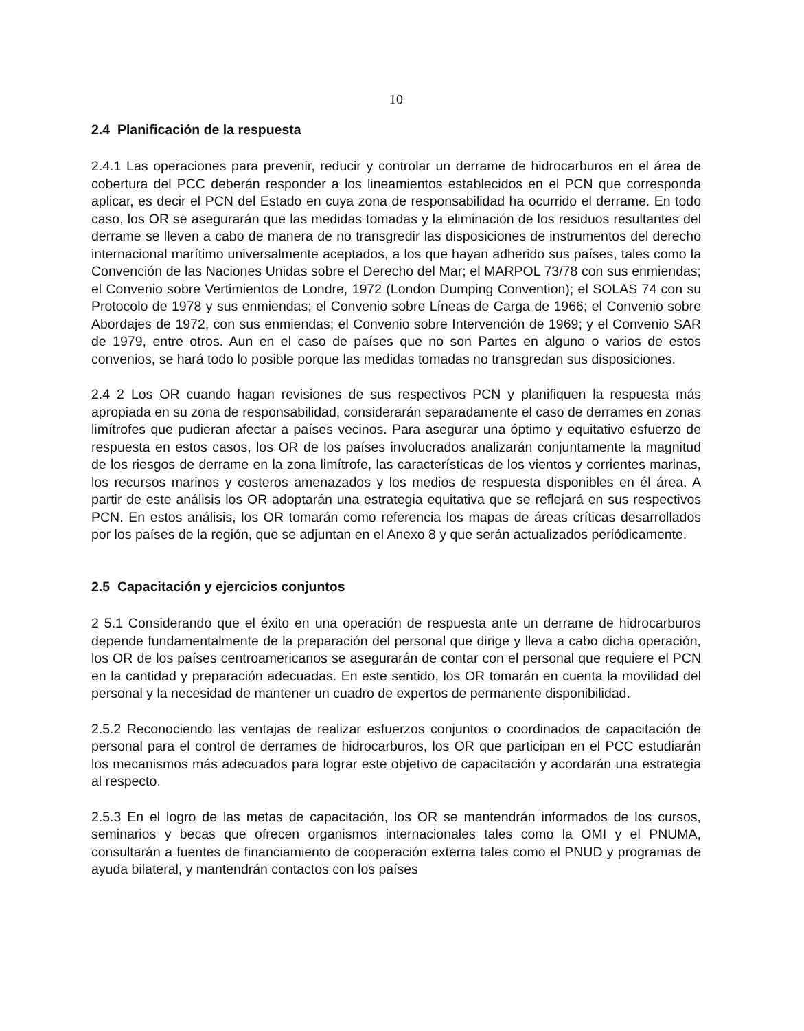10
2.4 Planificación de la respuesta
2.4.1 Las operaciones para prevenir, reducir y controlar un derrame de hidrocarburos en el área de cobertura del PCC deberán responder a los lineamientos establecidos en el PCN que corresponda aplicar, es decir el PCN del Estado en cuya zona de responsabilidad ha ocurrido el derrame. En todo caso, los OR se asegurarán que las medidas tomadas y la eliminación de los residuos resultantes del derrame se lleven a cabo de manera de no transgredir las disposiciones de instrumentos del derecho internacional marítimo universalmente aceptados, a los que hayan adherido sus países, tales como la Convención de las Naciones Unidas sobre el Derecho del Mar; el MARPOL 73/78 con sus enmiendas; el Convenio sobre Vertimientos de Londre, 1972 (London Dumping Convention); el SOLAS 74 con su Protocolo de 1978 y sus enmiendas; el Convenio sobre Líneas de Carga de 1966; el Convenio sobre Abordajes de 1972, con sus enmiendas; el Convenio sobre Intervención de 1969; y el Convenio SAR de 1979, entre otros. Aun en el caso de países que no son Partes en alguno o varios de estos convenios, se hará todo lo posible porque las medidas tomadas no transgredan sus disposiciones.
2.4 2 Los OR cuando hagan revisiones de sus respectivos PCN y planifiquen la respuesta más apropiada en su zona de responsabilidad, considerarán separadamente el caso de derrames en zonas limítrofes que pudieran afectar a países vecinos. Para asegurar una óptimo y equitativo esfuerzo de respuesta en estos casos, los OR de los países involucrados analizarán conjuntamente la magnitud de los riesgos de derrame en la zona limítrofe, las características de los vientos y corrientes marinas, los recursos marinos y costeros amenazados y los medios de respuesta disponibles en él área. A partir de este análisis los OR adoptarán una estrategia equitativa que se reflejará en sus respectivos PCN. En estos análisis, los OR tomarán como referencia los mapas de áreas críticas desarrollados por los países de la región, que se adjuntan en el Anexo 8 y que serán actualizados periódicamente.
2.5 Capacitación y ejercicios conjuntos
2 5.1 Considerando que el éxito en una operación de respuesta ante un derrame de hidrocarburos depende fundamentalmente de la preparación del personal que dirige y lleva a cabo dicha operación, los OR de los países centroamericanos se asegurarán de contar con el personal que requiere el PCN en la cantidad y preparación adecuadas. En este sentido, los OR tomarán en cuenta la movilidad del personal y la necesidad de mantener un cuadro de expertos de permanente disponibilidad.
2.5.2 Reconociendo las ventajas de realizar esfuerzos conjuntos o coordinados de capacitación de personal para el control de derrames de hidrocarburos, los OR que participan en el PCC estudiarán los mecanismos más adecuados para lograr este objetivo de capacitación y acordarán una estrategia al respecto.
2.5.3 En el logro de las metas de capacitación, los OR se mantendrán informados de los cursos, seminarios y becas que ofrecen organismos internacionales tales como la OMI y el PNUMA, consultarán a fuentes de financiamiento de cooperación externa tales como el PNUD y programas de ayuda bilateral, y mantendrán contactos con los países